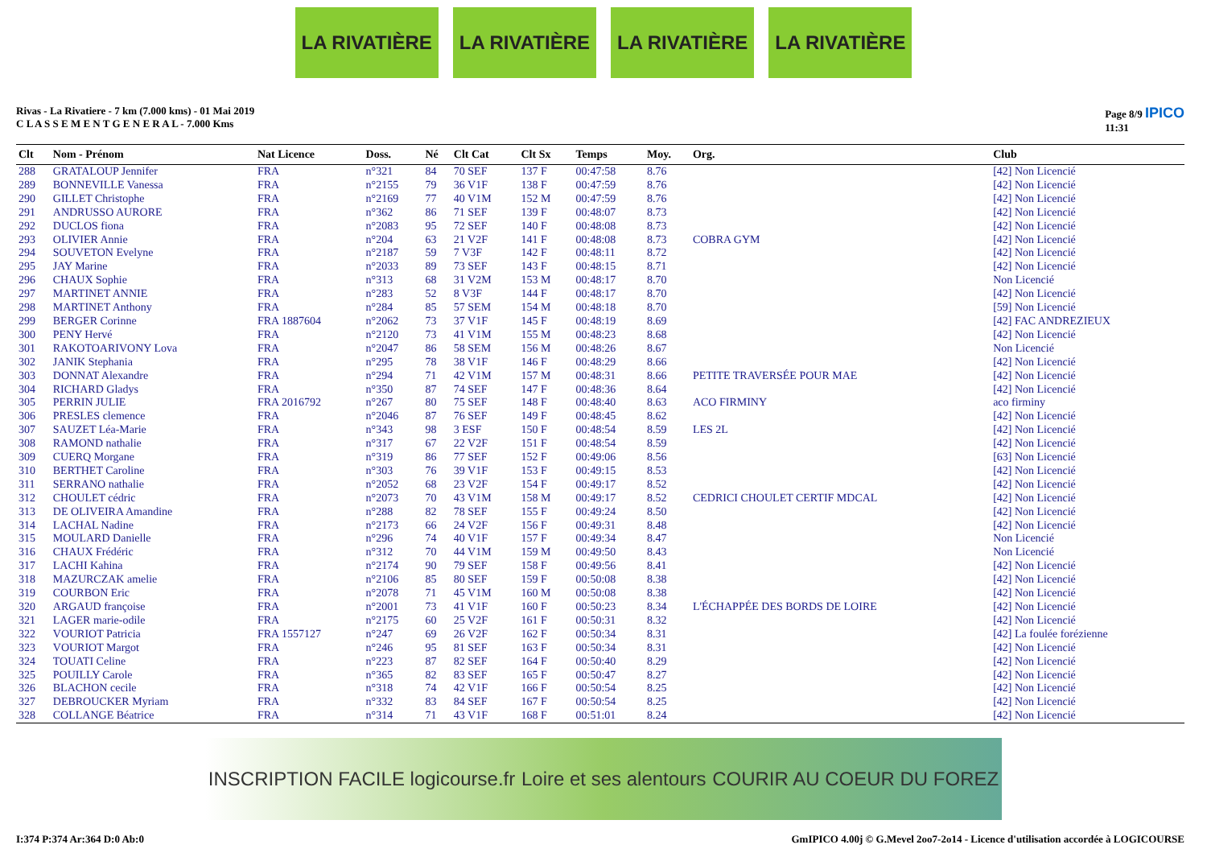LA RIVATIÈRE LA RIVATIÈRE LA RIVATIÈRE LA RIVATIÈRE
Rivas - La Rivatiere - 7 km (7.000 kms) - 01 Mai 2019
C L A S S E M E N T G E N E R A L - 7.000 Kms
Page 8/9 IPICO
11:31
| Clt | Nom - Prénom | Nat Licence | Doss. | Né | Clt Cat | Clt Sx | Temps | Moy. | Org. | Club |
| --- | --- | --- | --- | --- | --- | --- | --- | --- | --- | --- |
| 288 | GRATALOUP Jennifer | FRA | n°321 | 84 | 70 SEF | 137 F | 00:47:58 | 8.76 | | [42] Non Licencié |
| 289 | BONNEVILLE Vanessa | FRA | n°2155 | 79 | 36 V1F | 138 F | 00:47:59 | 8.76 | | [42] Non Licencié |
| 290 | GILLET Christophe | FRA | n°2169 | 77 | 40 V1M | 152 M | 00:47:59 | 8.76 | | [42] Non Licencié |
| 291 | ANDRUSSO AURORE | FRA | n°362 | 86 | 71 SEF | 139 F | 00:48:07 | 8.73 | | [42] Non Licencié |
| 292 | DUCLOS fiona | FRA | n°2083 | 95 | 72 SEF | 140 F | 00:48:08 | 8.73 | | [42] Non Licencié |
| 293 | OLIVIER Annie | FRA | n°204 | 63 | 21 V2F | 141 F | 00:48:08 | 8.73 | COBRA GYM | [42] Non Licencié |
| 294 | SOUVETON Evelyne | FRA | n°2187 | 59 | 7 V3F | 142 F | 00:48:11 | 8.72 | | [42] Non Licencié |
| 295 | JAY Marine | FRA | n°2033 | 89 | 73 SEF | 143 F | 00:48:15 | 8.71 | | [42] Non Licencié |
| 296 | CHAUX Sophie | FRA | n°313 | 68 | 31 V2M | 153 M | 00:48:17 | 8.70 | | Non Licencié |
| 297 | MARTINET ANNIE | FRA | n°283 | 52 | 8 V3F | 144 F | 00:48:17 | 8.70 | | [42] Non Licencié |
| 298 | MARTINET Anthony | FRA | n°284 | 85 | 57 SEM | 154 M | 00:48:18 | 8.70 | | [59] Non Licencié |
| 299 | BERGER Corinne | FRA 1887604 | n°2062 | 73 | 37 V1F | 145 F | 00:48:19 | 8.69 | | [42] FAC ANDREZIEUX |
| 300 | PENY Hervé | FRA | n°2120 | 73 | 41 V1M | 155 M | 00:48:23 | 8.68 | | [42] Non Licencié |
| 301 | RAKOTOARIVONY Lova | FRA | n°2047 | 86 | 58 SEM | 156 M | 00:48:26 | 8.67 | | Non Licencié |
| 302 | JANIK Stephania | FRA | n°295 | 78 | 38 V1F | 146 F | 00:48:29 | 8.66 | | [42] Non Licencié |
| 303 | DONNAT Alexandre | FRA | n°294 | 71 | 42 V1M | 157 M | 00:48:31 | 8.66 | PETITE TRAVERSÉE POUR MAE | [42] Non Licencié |
| 304 | RICHARD Gladys | FRA | n°350 | 87 | 74 SEF | 147 F | 00:48:36 | 8.64 | | [42] Non Licencié |
| 305 | PERRIN JULIE | FRA 2016792 | n°267 | 80 | 75 SEF | 148 F | 00:48:40 | 8.63 | ACO FIRMINY | aco firminy |
| 306 | PRESLES clemence | FRA | n°2046 | 87 | 76 SEF | 149 F | 00:48:45 | 8.62 | | [42] Non Licencié |
| 307 | SAUZET Léa-Marie | FRA | n°343 | 98 | 3 ESF | 150 F | 00:48:54 | 8.59 | LES 2L | [42] Non Licencié |
| 308 | RAMOND nathalie | FRA | n°317 | 67 | 22 V2F | 151 F | 00:48:54 | 8.59 | | [42] Non Licencié |
| 309 | CUERQ Morgane | FRA | n°319 | 86 | 77 SEF | 152 F | 00:49:06 | 8.56 | | [63] Non Licencié |
| 310 | BERTHET Caroline | FRA | n°303 | 76 | 39 V1F | 153 F | 00:49:15 | 8.53 | | [42] Non Licencié |
| 311 | SERRANO nathalie | FRA | n°2052 | 68 | 23 V2F | 154 F | 00:49:17 | 8.52 | | [42] Non Licencié |
| 312 | CHOULET cédric | FRA | n°2073 | 70 | 43 V1M | 158 M | 00:49:17 | 8.52 | CEDRICI CHOULET CERTIF MDCAL | [42] Non Licencié |
| 313 | DE OLIVEIRA Amandine | FRA | n°288 | 82 | 78 SEF | 155 F | 00:49:24 | 8.50 | | [42] Non Licencié |
| 314 | LACHAL Nadine | FRA | n°2173 | 66 | 24 V2F | 156 F | 00:49:31 | 8.48 | | [42] Non Licencié |
| 315 | MOULARD Danielle | FRA | n°296 | 74 | 40 V1F | 157 F | 00:49:34 | 8.47 | | Non Licencié |
| 316 | CHAUX Frédéric | FRA | n°312 | 70 | 44 V1M | 159 M | 00:49:50 | 8.43 | | Non Licencié |
| 317 | LACHI Kahina | FRA | n°2174 | 90 | 79 SEF | 158 F | 00:49:56 | 8.41 | | [42] Non Licencié |
| 318 | MAZURCZAK amelie | FRA | n°2106 | 85 | 80 SEF | 159 F | 00:50:08 | 8.38 | | [42] Non Licencié |
| 319 | COURBON Eric | FRA | n°2078 | 71 | 45 V1M | 160 M | 00:50:08 | 8.38 | | [42] Non Licencié |
| 320 | ARGAUD françoise | FRA | n°2001 | 73 | 41 V1F | 160 F | 00:50:23 | 8.34 | L'ÉCHAPPÉE DES BORDS DE LOIRE | [42] Non Licencié |
| 321 | LAGER marie-odile | FRA | n°2175 | 60 | 25 V2F | 161 F | 00:50:31 | 8.32 | | [42] Non Licencié |
| 322 | VOURIOT Patricia | FRA 1557127 | n°247 | 69 | 26 V2F | 162 F | 00:50:34 | 8.31 | | [42] La foulée forézienne |
| 323 | VOURIOT Margot | FRA | n°246 | 95 | 81 SEF | 163 F | 00:50:34 | 8.31 | | [42] Non Licencié |
| 324 | TOUATI Celine | FRA | n°223 | 87 | 82 SEF | 164 F | 00:50:40 | 8.29 | | [42] Non Licencié |
| 325 | POUILLY Carole | FRA | n°365 | 82 | 83 SEF | 165 F | 00:50:47 | 8.27 | | [42] Non Licencié |
| 326 | BLACHON cecile | FRA | n°318 | 74 | 42 V1F | 166 F | 00:50:54 | 8.25 | | [42] Non Licencié |
| 327 | DEBROUCKER Myriam | FRA | n°332 | 83 | 84 SEF | 167 F | 00:50:54 | 8.25 | | [42] Non Licencié |
| 328 | COLLANGE Béatrice | FRA | n°314 | 71 | 43 V1F | 168 F | 00:51:01 | 8.24 | | [42] Non Licencié |
INSCRIPTION FACILE logicourse.fr Loire et ses alentours COURIR AU COEUR DU FOREZ
I:374 P:374 Ar:364 D:0 Ab:0 GmIPICO 4.00j © G.Mevel 2oo7-2o14 - Licence d'utilisation accordée à LOGICOURSE